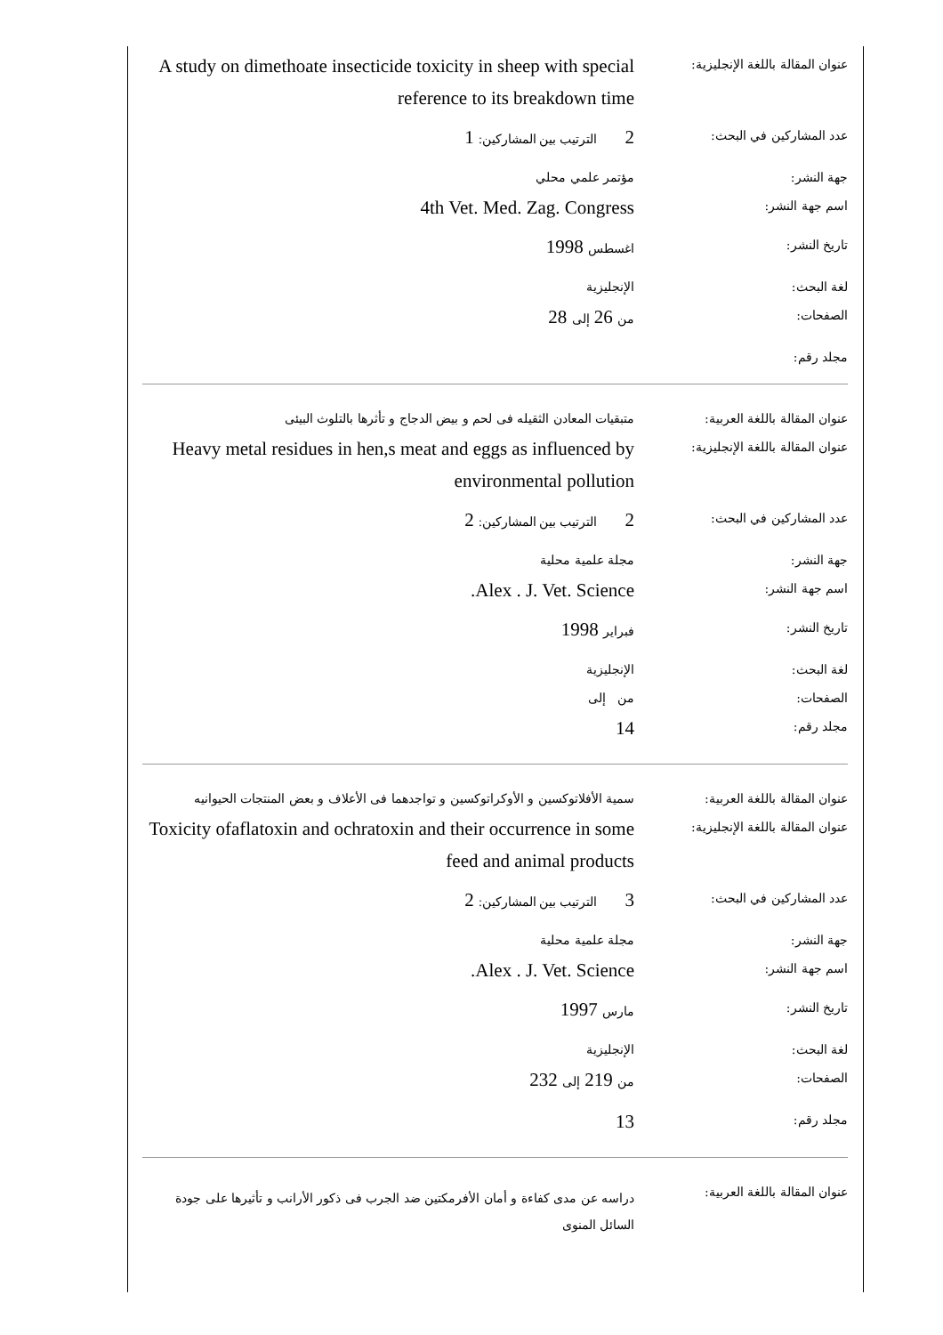| عنوان المقالة باللغة الإنجليزية: | A study on dimethoate insecticide toxicity in sheep with special reference to its breakdown time |
| عدد المشاركين في البحث: | 2 الترتيب بين المشاركين: 1 |
| جهة النشر: | مؤتمر علمي محلي |
| اسم جهة النشر: | 4th Vet. Med. Zag. Congress |
| تاريخ النشر: | اغسطس 1998 |
| لغة البحث: | الإنجليزية |
| الصفحات: | من 26 إلى 28 |
| مجلد رقم: | |
| عنوان المقالة باللغة العربية: | متبقيات المعادن الثقيله فى لحم و بيض الدجاج و تأثرها بالتلوث البيئى |
| عنوان المقالة باللغة الإنجليزية: | Heavy metal residues in hen,s meat and eggs as influenced by environmental pollution |
| عدد المشاركين في البحث: | 2 الترتيب بين المشاركين: 2 |
| جهة النشر: | مجلة علمية محلية |
| اسم جهة النشر: | Alex . J. Vet. Science. |
| تاريخ النشر: | فبراير 1998 |
| لغة البحث: | الإنجليزية |
| الصفحات: | من إلى |
| مجلد رقم: | 14 |
| عنوان المقالة باللغة العربية: | سمية الأفلاتوكسين و الأوكراتوكسين و تواجدهما فى الأعلاف و بعض المنتجات الحيوانيه |
| عنوان المقالة باللغة الإنجليزية: | Toxicity ofaflatoxin and ochratoxin and their occurrence in some feed and animal products |
| عدد المشاركين في البحث: | 3 الترتيب بين المشاركين: 2 |
| جهة النشر: | مجلة علمية محلية |
| اسم جهة النشر: | Alex . J. Vet. Science. |
| تاريخ النشر: | مارس 1997 |
| لغة البحث: | الإنجليزية |
| الصفحات: | من 219 إلى 232 |
| مجلد رقم: | 13 |
| عنوان المقالة باللغة العربية: | دراسه عن مدى كفاءة و أمان الأفرمكتين ضد الجرب فى ذكور الأرانب و تأثيرها على جودة السائل المنوى |